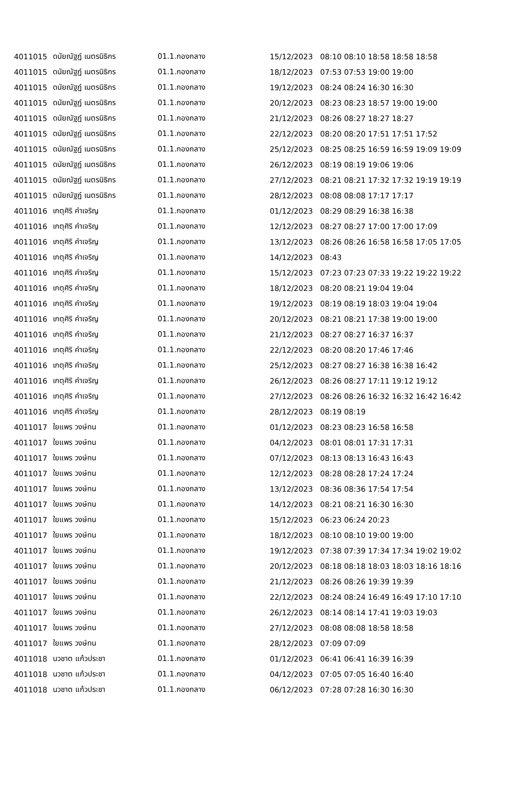| 4011015 | ดนัยณัฐฏ์ เนตรนิธิกร | 01.1.กองกลาง | 15/12/2023 | 08:10 08:10 18:58 18:58 18:58 |
| 4011015 | ดนัยณัฐฏ์ เนตรนิธิกร | 01.1.กองกลาง | 18/12/2023 | 07:53 07:53 19:00 19:00 |
| 4011015 | ดนัยณัฐฏ์ เนตรนิธิกร | 01.1.กองกลาง | 19/12/2023 | 08:24 08:24 16:30 16:30 |
| 4011015 | ดนัยณัฐฏ์ เนตรนิธิกร | 01.1.กองกลาง | 20/12/2023 | 08:23 08:23 18:57 19:00 19:00 |
| 4011015 | ดนัยณัฐฏ์ เนตรนิธิกร | 01.1.กองกลาง | 21/12/2023 | 08:26 08:27 18:27 18:27 |
| 4011015 | ดนัยณัฐฏ์ เนตรนิธิกร | 01.1.กองกลาง | 22/12/2023 | 08:20 08:20 17:51 17:51 17:52 |
| 4011015 | ดนัยณัฐฏ์ เนตรนิธิกร | 01.1.กองกลาง | 25/12/2023 | 08:25 08:25 16:59 16:59 19:09 19:09 |
| 4011015 | ดนัยณัฐฏ์ เนตรนิธิกร | 01.1.กองกลาง | 26/12/2023 | 08:19 08:19 19:06 19:06 |
| 4011015 | ดนัยณัฐฏ์ เนตรนิธิกร | 01.1.กองกลาง | 27/12/2023 | 08:21 08:21 17:32 17:32 19:19 19:19 |
| 4011015 | ดนัยณัฐฏ์ เนตรนิธิกร | 01.1.กองกลาง | 28/12/2023 | 08:08 08:08 17:17 17:17 |
| 4011016 | เกตุศิริ คำเจริญ | 01.1.กองกลาง | 01/12/2023 | 08:29 08:29 16:38 16:38 |
| 4011016 | เกตุศิริ คำเจริญ | 01.1.กองกลาง | 12/12/2023 | 08:27 08:27 17:00 17:00 17:09 |
| 4011016 | เกตุศิริ คำเจริญ | 01.1.กองกลาง | 13/12/2023 | 08:26 08:26 16:58 16:58 17:05 17:05 |
| 4011016 | เกตุศิริ คำเจริญ | 01.1.กองกลาง | 14/12/2023 | 08:43 |
| 4011016 | เกตุศิริ คำเจริญ | 01.1.กองกลาง | 15/12/2023 | 07:23 07:23 07:33 19:22 19:22 19:22 |
| 4011016 | เกตุศิริ คำเจริญ | 01.1.กองกลาง | 18/12/2023 | 08:20 08:21 19:04 19:04 |
| 4011016 | เกตุศิริ คำเจริญ | 01.1.กองกลาง | 19/12/2023 | 08:19 08:19 18:03 19:04 19:04 |
| 4011016 | เกตุศิริ คำเจริญ | 01.1.กองกลาง | 20/12/2023 | 08:21 08:21 17:38 19:00 19:00 |
| 4011016 | เกตุศิริ คำเจริญ | 01.1.กองกลาง | 21/12/2023 | 08:27 08:27 16:37 16:37 |
| 4011016 | เกตุศิริ คำเจริญ | 01.1.กองกลาง | 22/12/2023 | 08:20 08:20 17:46 17:46 |
| 4011016 | เกตุศิริ คำเจริญ | 01.1.กองกลาง | 25/12/2023 | 08:27 08:27 16:38 16:38 16:42 |
| 4011016 | เกตุศิริ คำเจริญ | 01.1.กองกลาง | 26/12/2023 | 08:26 08:27 17:11 19:12 19:12 |
| 4011016 | เกตุศิริ คำเจริญ | 01.1.กองกลาง | 27/12/2023 | 08:26 08:26 16:32 16:32 16:42 16:42 |
| 4011016 | เกตุศิริ คำเจริญ | 01.1.กองกลาง | 28/12/2023 | 08:19 08:19 |
| 4011017 | ใยแพร วงษ์ทน | 01.1.กองกลาง | 01/12/2023 | 08:23 08:23 16:58 16:58 |
| 4011017 | ใยแพร วงษ์ทน | 01.1.กองกลาง | 04/12/2023 | 08:01 08:01 17:31 17:31 |
| 4011017 | ใยแพร วงษ์ทน | 01.1.กองกลาง | 07/12/2023 | 08:13 08:13 16:43 16:43 |
| 4011017 | ใยแพร วงษ์ทน | 01.1.กองกลาง | 12/12/2023 | 08:28 08:28 17:24 17:24 |
| 4011017 | ใยแพร วงษ์ทน | 01.1.กองกลาง | 13/12/2023 | 08:36 08:36 17:54 17:54 |
| 4011017 | ใยแพร วงษ์ทน | 01.1.กองกลาง | 14/12/2023 | 08:21 08:21 16:30 16:30 |
| 4011017 | ใยแพร วงษ์ทน | 01.1.กองกลาง | 15/12/2023 | 06:23 06:24 20:23 |
| 4011017 | ใยแพร วงษ์ทน | 01.1.กองกลาง | 18/12/2023 | 08:10 08:10 19:00 19:00 |
| 4011017 | ใยแพร วงษ์ทน | 01.1.กองกลาง | 19/12/2023 | 07:38 07:39 17:34 17:34 19:02 19:02 |
| 4011017 | ใยแพร วงษ์ทน | 01.1.กองกลาง | 20/12/2023 | 08:18 08:18 18:03 18:03 18:16 18:16 |
| 4011017 | ใยแพร วงษ์ทน | 01.1.กองกลาง | 21/12/2023 | 08:26 08:26 19:39 19:39 |
| 4011017 | ใยแพร วงษ์ทน | 01.1.กองกลาง | 22/12/2023 | 08:24 08:24 16:49 16:49 17:10 17:10 |
| 4011017 | ใยแพร วงษ์ทน | 01.1.กองกลาง | 26/12/2023 | 08:14 08:14 17:41 19:03 19:03 |
| 4011017 | ใยแพร วงษ์ทน | 01.1.กองกลาง | 27/12/2023 | 08:08 08:08 18:58 18:58 |
| 4011017 | ใยแพร วงษ์ทน | 01.1.กองกลาง | 28/12/2023 | 07:09 07:09 |
| 4011018 | นวชาต แก้วประชา | 01.1.กองกลาง | 01/12/2023 | 06:41 06:41 16:39 16:39 |
| 4011018 | นวชาต แก้วประชา | 01.1.กองกลาง | 04/12/2023 | 07:05 07:05 16:40 16:40 |
| 4011018 | นวชาต แก้วประชา | 01.1.กองกลาง | 06/12/2023 | 07:28 07:28 16:30 16:30 |